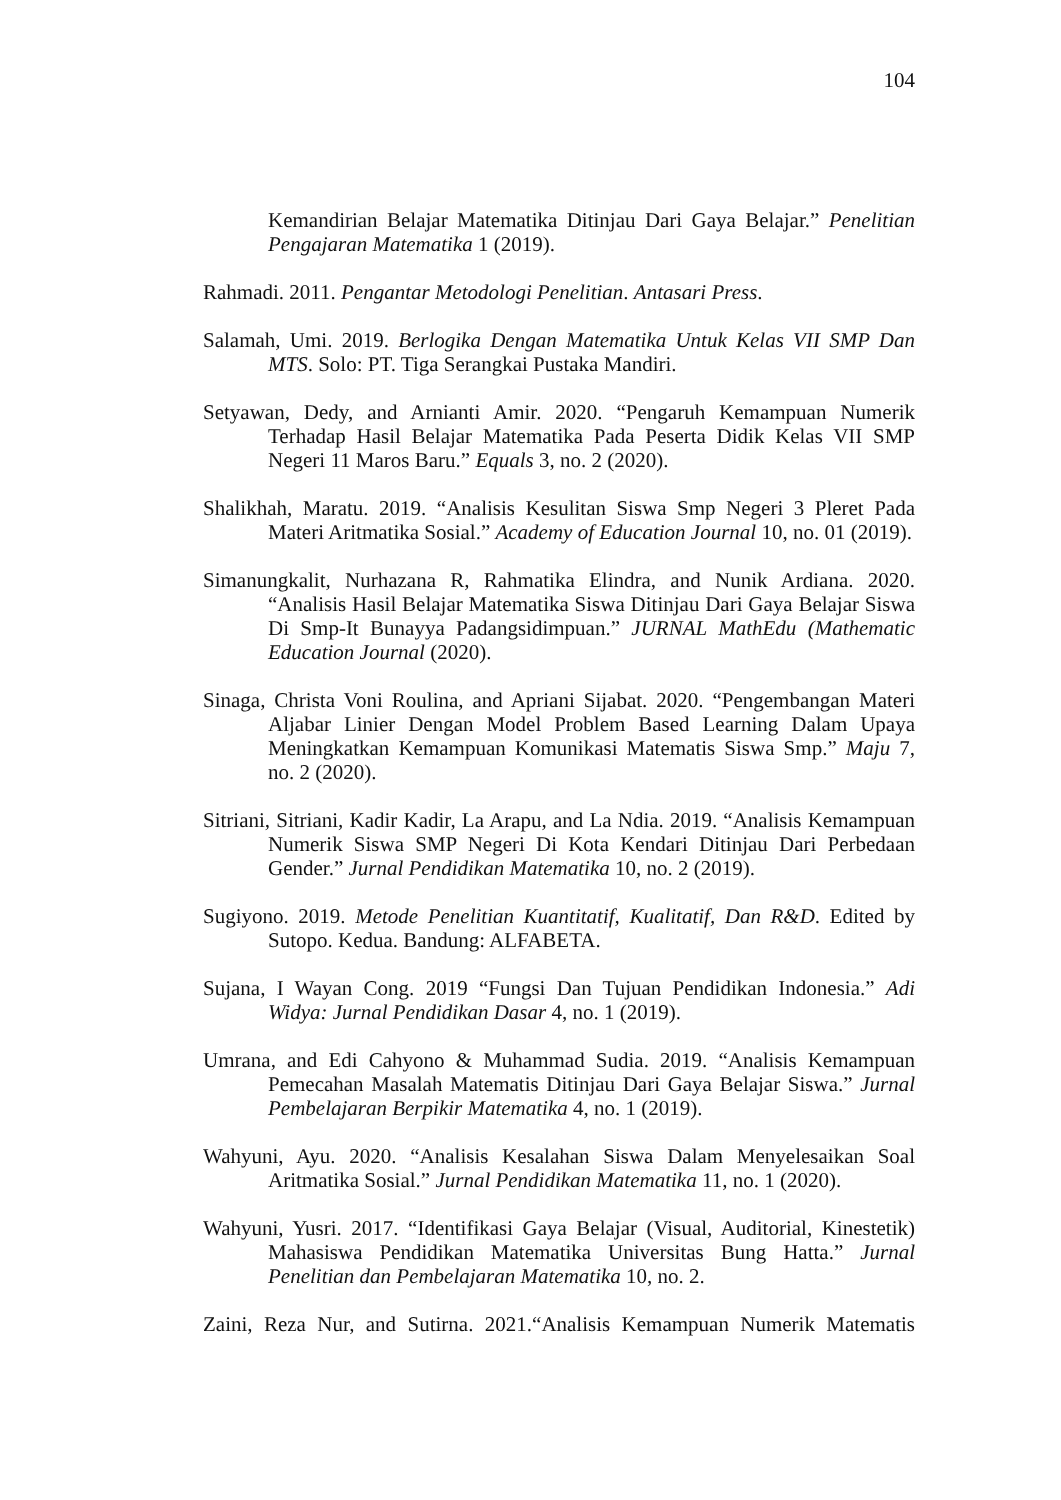104
Kemandirian Belajar Matematika Ditinjau Dari Gaya Belajar.” Penelitian Pengajaran Matematika 1 (2019).
Rahmadi. 2011. Pengantar Metodologi Penelitian. Antasari Press.
Salamah, Umi. 2019. Berlogika Dengan Matematika Untuk Kelas VII SMP Dan MTS. Solo: PT. Tiga Serangkai Pustaka Mandiri.
Setyawan, Dedy, and Arnianti Amir. 2020. “Pengaruh Kemampuan Numerik Terhadap Hasil Belajar Matematika Pada Peserta Didik Kelas VII SMP Negeri 11 Maros Baru.” Equals 3, no. 2 (2020).
Shalikhah, Maratu. 2019. “Analisis Kesulitan Siswa Smp Negeri 3 Pleret Pada Materi Aritmatika Sosial.” Academy of Education Journal 10, no. 01 (2019).
Simanungkalit, Nurhazana R, Rahmatika Elindra, and Nunik Ardiana. 2020. “Analisis Hasil Belajar Matematika Siswa Ditinjau Dari Gaya Belajar Siswa Di Smp-It Bunayya Padangsidimpuan.” JURNAL MathEdu (Mathematic Education Journal (2020).
Sinaga, Christa Voni Roulina, and Apriani Sijabat. 2020. “Pengembangan Materi Aljabar Linier Dengan Model Problem Based Learning Dalam Upaya Meningkatkan Kemampuan Komunikasi Matematis Siswa Smp.” Maju 7, no. 2 (2020).
Sitriani, Sitriani, Kadir Kadir, La Arapu, and La Ndia. 2019. “Analisis Kemampuan Numerik Siswa SMP Negeri Di Kota Kendari Ditinjau Dari Perbedaan Gender.” Jurnal Pendidikan Matematika 10, no. 2 (2019).
Sugiyono. 2019. Metode Penelitian Kuantitatif, Kualitatif, Dan R&D. Edited by Sutopo. Kedua. Bandung: ALFABETA.
Sujana, I Wayan Cong. 2019 “Fungsi Dan Tujuan Pendidikan Indonesia.” Adi Widya: Jurnal Pendidikan Dasar 4, no. 1 (2019).
Umrana, and Edi Cahyono & Muhammad Sudia. 2019. “Analisis Kemampuan Pemecahan Masalah Matematis Ditinjau Dari Gaya Belajar Siswa.” Jurnal Pembelajaran Berpikir Matematika 4, no. 1 (2019).
Wahyuni, Ayu. 2020. “Analisis Kesalahan Siswa Dalam Menyelesaikan Soal Aritmatika Sosial.” Jurnal Pendidikan Matematika 11, no. 1 (2020).
Wahyuni, Yusri. 2017. “Identifikasi Gaya Belajar (Visual, Auditorial, Kinestetik) Mahasiswa Pendidikan Matematika Universitas Bung Hatta.” Jurnal Penelitian dan Pembelajaran Matematika 10, no. 2.
Zaini, Reza Nur, and Sutirna. 2021.“Analisis Kemampuan Numerik Matematis